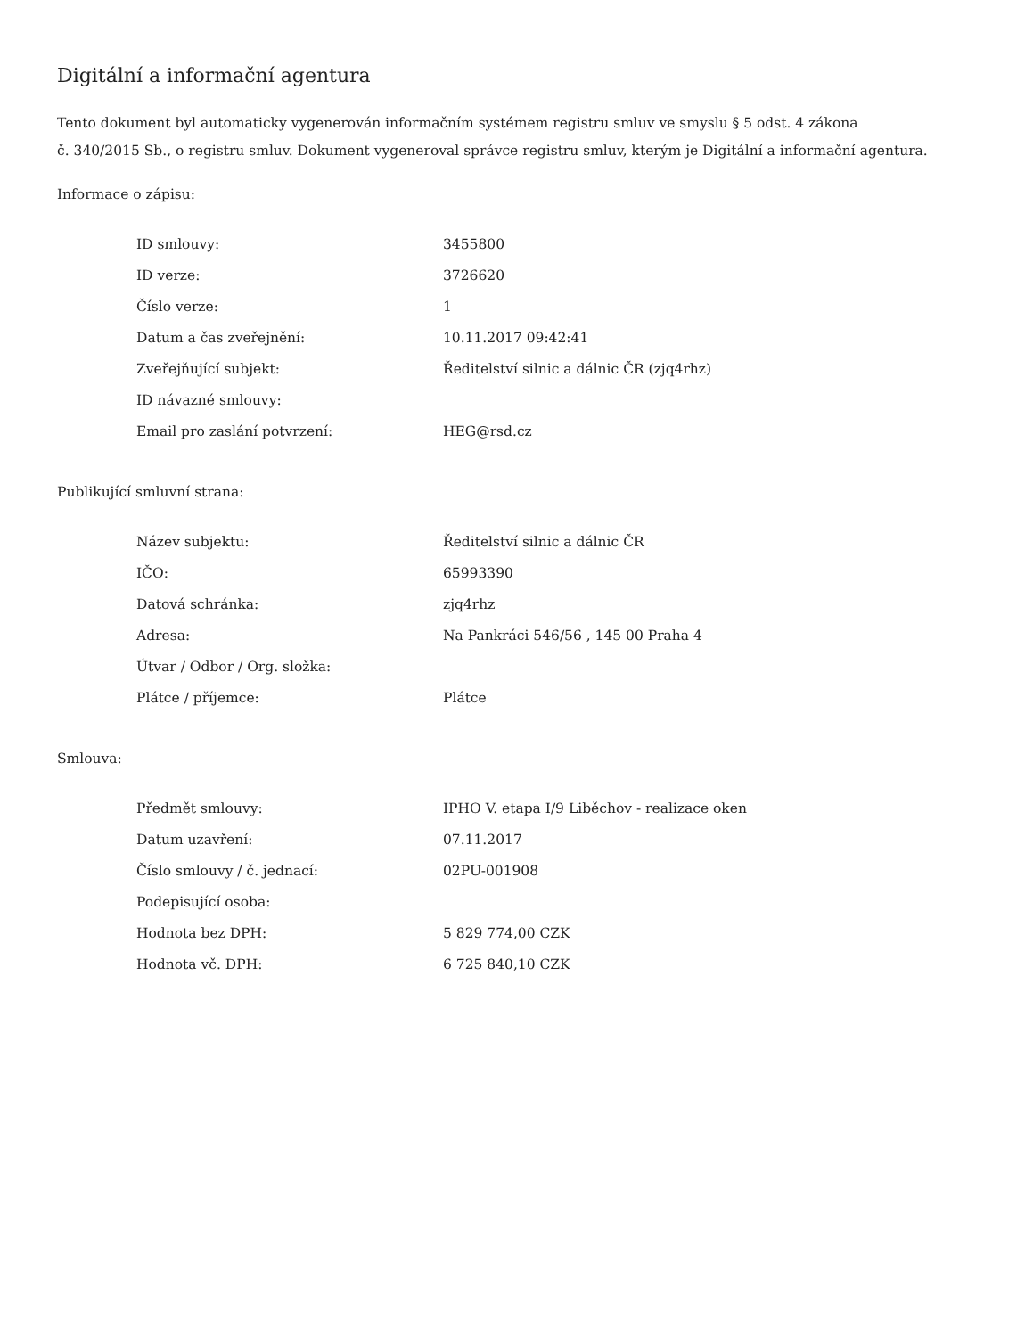Digitální a informační agentura
Tento dokument byl automaticky vygenerován informačním systémem registru smluv ve smyslu § 5 odst. 4 zákona
č. 340/2015 Sb., o registru smluv. Dokument vygeneroval správce registru smluv, kterým je Digitální a informační agentura.
Informace o zápisu:
| ID smlouvy: | 3455800 |
| ID verze: | 3726620 |
| Číslo verze: | 1 |
| Datum a čas zveřejnění: | 10.11.2017 09:42:41 |
| Zveřejňující subjekt: | Ředitelství silnic a dálnic ČR (zjq4rhz) |
| ID návazné smlouvy: | |
| Email pro zaslání potvrzení: | HEG@rsd.cz |
Publikující smluvní strana:
| Název subjektu: | Ředitelství silnic a dálnic ČR |
| IČO: | 65993390 |
| Datová schránka: | zjq4rhz |
| Adresa: | Na Pankráci 546/56 , 145 00 Praha 4 |
| Útvar / Odbor / Org. složka: | |
| Plátce / příjemce: | Plátce |
Smlouva:
| Předmět smlouvy: | IPHO V. etapa I/9 Liběchov - realizace oken |
| Datum uzavření: | 07.11.2017 |
| Číslo smlouvy / č. jednací: | 02PU-001908 |
| Podepisující osoba: | |
| Hodnota bez DPH: | 5 829 774,00 CZK |
| Hodnota vč. DPH: | 6 725 840,10 CZK |